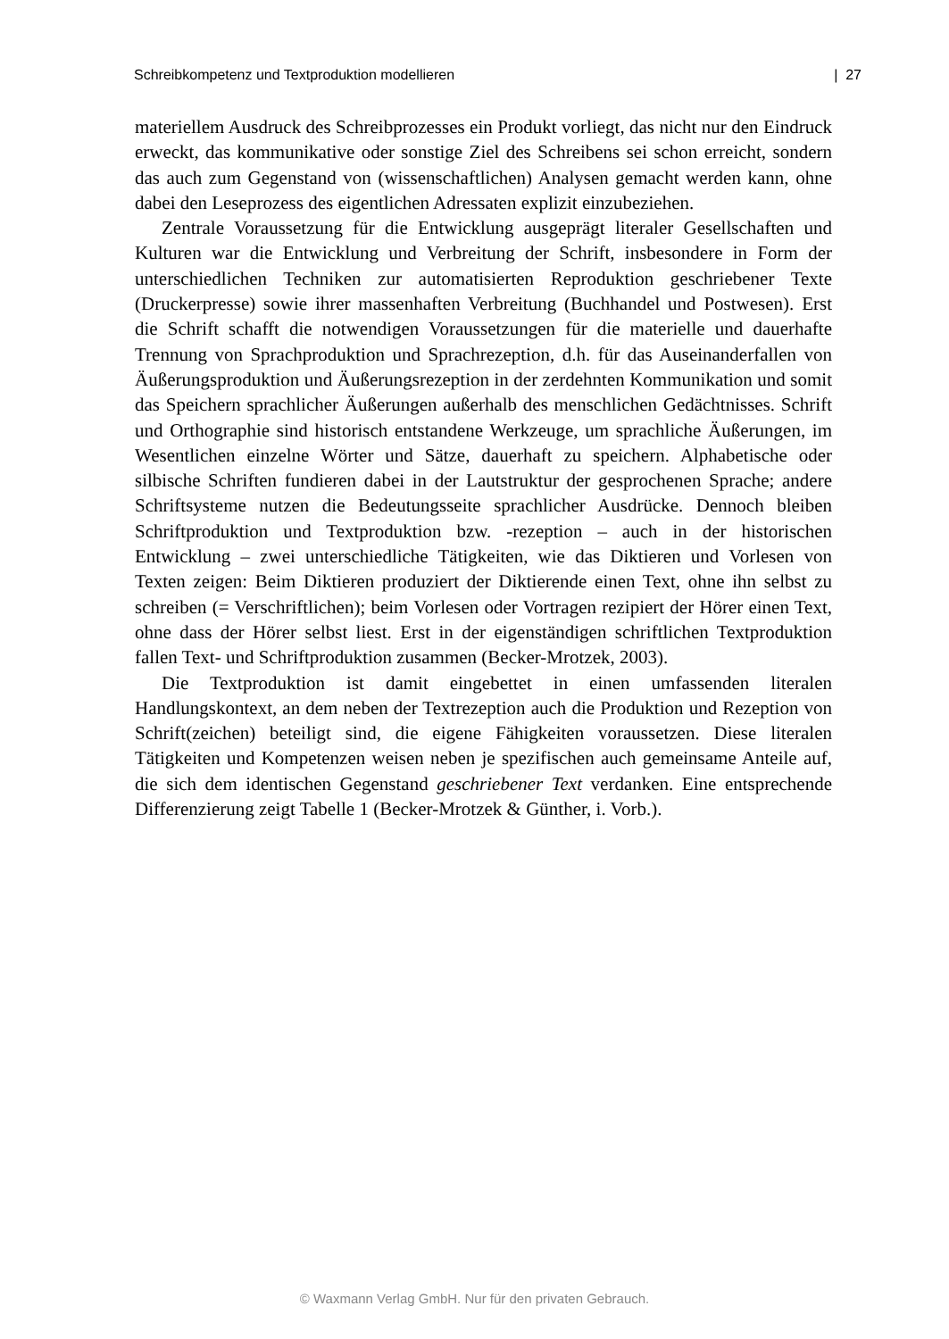Schreibkompetenz und Textproduktion modellieren | 27
materiellem Ausdruck des Schreibprozesses ein Produkt vorliegt, das nicht nur den Eindruck erweckt, das kommunikative oder sonstige Ziel des Schreibens sei schon erreicht, sondern das auch zum Gegenstand von (wissenschaftlichen) Analysen gemacht werden kann, ohne dabei den Leseprozess des eigentlichen Adressaten explizit einzubeziehen.
Zentrale Voraussetzung für die Entwicklung ausgeprägt literaler Gesellschaften und Kulturen war die Entwicklung und Verbreitung der Schrift, insbesondere in Form der unterschiedlichen Techniken zur automatisierten Reproduktion geschriebener Texte (Druckerpresse) sowie ihrer massenhaften Verbreitung (Buchhandel und Postwesen). Erst die Schrift schafft die notwendigen Voraussetzungen für die materielle und dauerhafte Trennung von Sprachproduktion und Sprachrezeption, d.h. für das Auseinanderfallen von Äußerungsproduktion und Äußerungsrezeption in der zerdehnten Kommunikation und somit das Speichern sprachlicher Äußerungen außerhalb des menschlichen Gedächtnisses. Schrift und Orthographie sind historisch entstandene Werkzeuge, um sprachliche Äußerungen, im Wesentlichen einzelne Wörter und Sätze, dauerhaft zu speichern. Alphabetische oder silbische Schriften fundieren dabei in der Lautstruktur der gesprochenen Sprache; andere Schriftsysteme nutzen die Bedeutungsseite sprachlicher Ausdrücke. Dennoch bleiben Schriftproduktion und Textproduktion bzw. -rezeption – auch in der historischen Entwicklung – zwei unterschiedliche Tätigkeiten, wie das Diktieren und Vorlesen von Texten zeigen: Beim Diktieren produziert der Diktierende einen Text, ohne ihn selbst zu schreiben (= Verschriftlichen); beim Vorlesen oder Vortragen rezipiert der Hörer einen Text, ohne dass der Hörer selbst liest. Erst in der eigenständigen schriftlichen Textproduktion fallen Text- und Schriftproduktion zusammen (Becker-Mrotzek, 2003).
Die Textproduktion ist damit eingebettet in einen umfassenden literalen Handlungskontext, an dem neben der Textrezeption auch die Produktion und Rezeption von Schrift(zeichen) beteiligt sind, die eigene Fähigkeiten voraussetzen. Diese literalen Tätigkeiten und Kompetenzen weisen neben je spezifischen auch gemeinsame Anteile auf, die sich dem identischen Gegenstand geschriebener Text verdanken. Eine entsprechende Differenzierung zeigt Tabelle 1 (Becker-Mrotzek & Günther, i. Vorb.).
© Waxmann Verlag GmbH. Nur für den privaten Gebrauch.